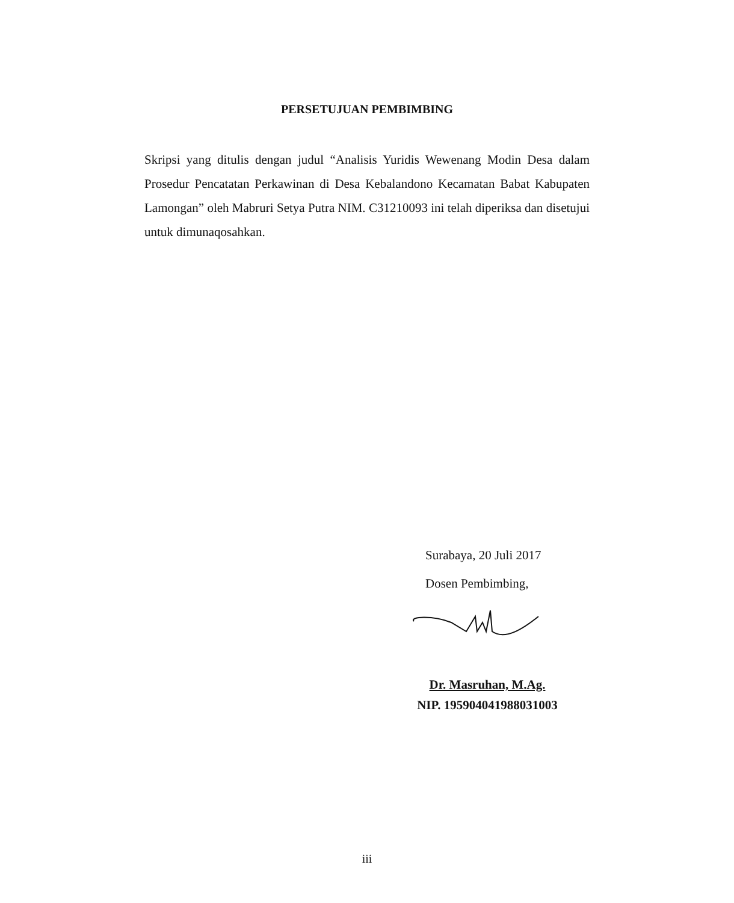PERSETUJUAN PEMBIMBING
Skripsi yang ditulis dengan judul “Analisis Yuridis Wewenang Modin Desa dalam Prosedur Pencatatan Perkawinan di Desa Kebalandono Kecamatan Babat Kabupaten Lamongan” oleh Mabruri Setya Putra NIM. C31210093 ini telah diperiksa dan disetujui untuk dimunaqosahkan.
Surabaya, 20 Juli 2017
Dosen Pembimbing,
Dr. Masruhan, M.Ag.
NIP. 195904041988031003
iii